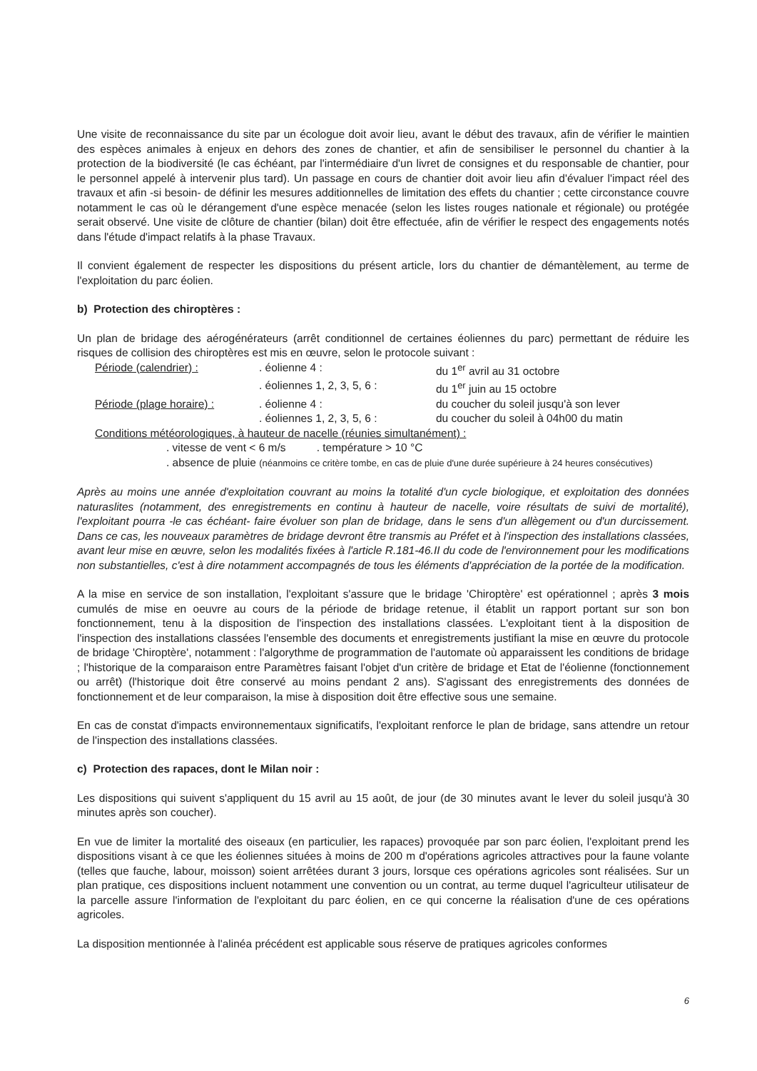Une visite de reconnaissance du site par un écologue doit avoir lieu, avant le début des travaux, afin de vérifier le maintien des espèces animales à enjeux en dehors des zones de chantier, et afin de sensibiliser le personnel du chantier à la protection de la biodiversité (le cas échéant, par l'intermédiaire d'un livret de consignes et du responsable de chantier, pour le personnel appelé à intervenir plus tard). Un passage en cours de chantier doit avoir lieu afin d'évaluer l'impact réel des travaux et afin -si besoin- de définir les mesures additionnelles de limitation des effets du chantier ; cette circonstance couvre notamment le cas où le dérangement d'une espèce menacée (selon les listes rouges nationale et régionale) ou protégée serait observé. Une visite de clôture de chantier (bilan) doit être effectuée, afin de vérifier le respect des engagements notés dans l'étude d'impact relatifs à la phase Travaux.
Il convient également de respecter les dispositions du présent article, lors du chantier de démantèlement, au terme de l'exploitation du parc éolien.
b) Protection des chiroptères :
Un plan de bridage des aérogénérateurs (arrêt conditionnel de certaines éoliennes du parc) permettant de réduire les risques de collision des chiroptères est mis en œuvre, selon le protocole suivant :
| Période (calendrier) : | . éolienne 4 : | du 1<sup>er</sup> avril au 31 octobre |
| | . éoliennes 1, 2, 3, 5, 6 : | du 1<sup>er</sup> juin au 15 octobre |
| Période (plage horaire) : | . éolienne 4 : | du coucher du soleil jusqu'à son lever |
| | . éoliennes 1, 2, 3, 5, 6 : | du coucher du soleil à 04h00 du matin |
Conditions météorologiques, à hauteur de nacelle (réunies simultanément) :
. vitesse de vent < 6 m/s . température > 10 °C
. absence de pluie (néanmoins ce critère tombe, en cas de pluie d'une durée supérieure à 24 heures consécutives)
Après au moins une année d'exploitation couvrant au moins la totalité d'un cycle biologique, et exploitation des données naturaslites (notamment, des enregistrements en continu à hauteur de nacelle, voire résultats de suivi de mortalité), l'exploitant pourra -le cas échéant- faire évoluer son plan de bridage, dans le sens d'un allègement ou d'un durcissement. Dans ce cas, les nouveaux paramètres de bridage devront être transmis au Préfet et à l'inspection des installations classées, avant leur mise en œuvre, selon les modalités fixées à l'article R.181-46.II du code de l'environnement pour les modifications non substantielles, c'est à dire notamment accompagnés de tous les éléments d'appréciation de la portée de la modification.
A la mise en service de son installation, l'exploitant s'assure que le bridage 'Chiroptère' est opérationnel ; après 3 mois cumulés de mise en oeuvre au cours de la période de bridage retenue, il établit un rapport portant sur son bon fonctionnement, tenu à la disposition de l'inspection des installations classées. L'exploitant tient à la disposition de l'inspection des installations classées l'ensemble des documents et enregistrements justifiant la mise en œuvre du protocole de bridage 'Chiroptère', notamment : l'algorythme de programmation de l'automate où apparaissent les conditions de bridage ; l'historique de la comparaison entre Paramètres faisant l'objet d'un critère de bridage et Etat de l'éolienne (fonctionnement ou arrêt) (l'historique doit être conservé au moins pendant 2 ans). S'agissant des enregistrements des données de fonctionnement et de leur comparaison, la mise à disposition doit être effective sous une semaine.
En cas de constat d'impacts environnementaux significatifs, l'exploitant renforce le plan de bridage, sans attendre un retour de l'inspection des installations classées.
c) Protection des rapaces, dont le Milan noir :
Les dispositions qui suivent s'appliquent du 15 avril au 15 août, de jour (de 30 minutes avant le lever du soleil jusqu'à 30 minutes après son coucher).
En vue de limiter la mortalité des oiseaux (en particulier, les rapaces) provoquée par son parc éolien, l'exploitant prend les dispositions visant à ce que les éoliennes situées à moins de 200 m d'opérations agricoles attractives pour la faune volante (telles que fauche, labour, moisson) soient arrêtées durant 3 jours, lorsque ces opérations agricoles sont réalisées. Sur un plan pratique, ces dispositions incluent notamment une convention ou un contrat, au terme duquel l'agriculteur utilisateur de la parcelle assure l'information de l'exploitant du parc éolien, en ce qui concerne la réalisation d'une de ces opérations agricoles.
La disposition mentionnée à l'alinéa précédent est applicable sous réserve de pratiques agricoles conformes
6